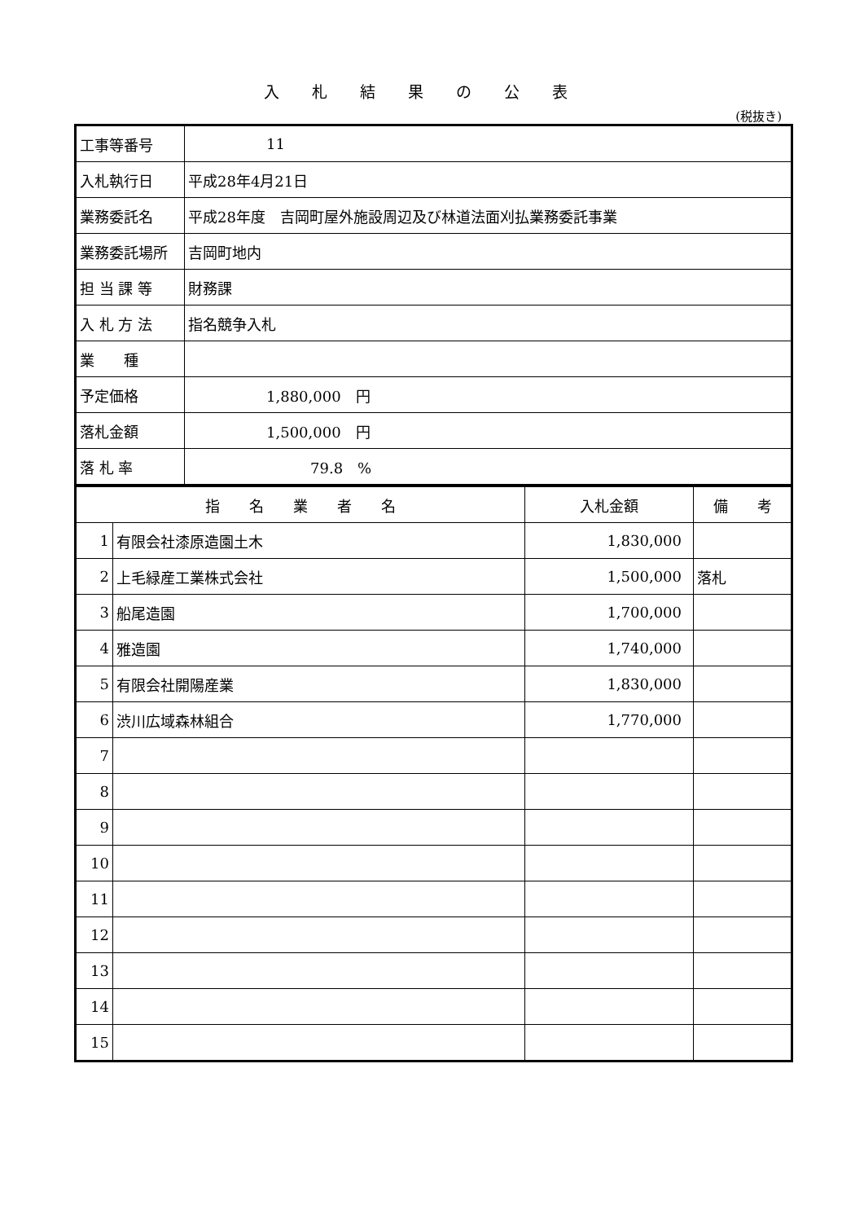入札結果の公表
(税抜き)
| 工事等番号 | 11 |
| 入札執行日 | 平成28年4月21日 |
| 業務委託名 | 平成28年度 吉岡町屋外施設周辺及び林道法面刈払業務委託事業 |
| 業務委託場所 | 吉岡町地内 |
| 担 当 課 等 | 財務課 |
| 入 札 方 法 | 指名競争入札 |
| 業 種 | |
| 予定価格 | 1,880,000 円 |
| 落札金額 | 1,500,000 円 |
| 落 札 率 | 79.8 % |
| 指 名 業 者 名 | | 入札金額 | 備 考 |
| --- | --- | --- | --- |
| 1 | 有限会社漆原造園土木 | 1,830,000 | |
| 2 | 上毛緑産工業株式会社 | 1,500,000 | 落札 |
| 3 | 船尾造園 | 1,700,000 | |
| 4 | 雅造園 | 1,740,000 | |
| 5 | 有限会社開陽産業 | 1,830,000 | |
| 6 | 渋川広域森林組合 | 1,770,000 | |
| 7 | | | |
| 8 | | | |
| 9 | | | |
| 10 | | | |
| 11 | | | |
| 12 | | | |
| 13 | | | |
| 14 | | | |
| 15 | | | |